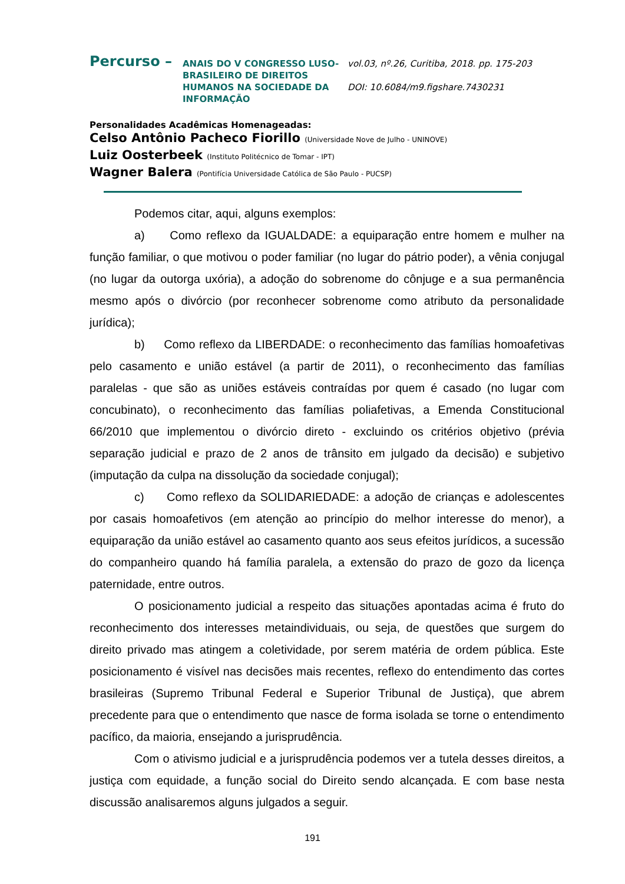Percurso –
ANAIS DO V CONGRESSO LUSO-BRASILEIRO DE DIREITOS HUMANOS NA SOCIEDADE DA INFORMAÇÃO
vol.03, nº.26, Curitiba, 2018. pp. 175-203
DOI: 10.6084/m9.figshare.7430231
Personalidades Acadêmicas Homenageadas:
Celso Antônio Pacheco Fiorillo (Universidade Nove de Julho - UNINOVE)
Luiz Oosterbeek (Instituto Politécnico de Tomar - IPT)
Wagner Balera (Pontifícia Universidade Católica de São Paulo - PUCSP)
Podemos citar, aqui, alguns exemplos:
a) Como reflexo da IGUALDADE: a equiparação entre homem e mulher na função familiar, o que motivou o poder familiar (no lugar do pátrio poder), a vênia conjugal (no lugar da outorga uxória), a adoção do sobrenome do cônjuge e a sua permanência mesmo após o divórcio (por reconhecer sobrenome como atributo da personalidade jurídica);
b) Como reflexo da LIBERDADE: o reconhecimento das famílias homoafetivas pelo casamento e união estável (a partir de 2011), o reconhecimento das famílias paralelas - que são as uniões estáveis contraídas por quem é casado (no lugar com concubinato), o reconhecimento das famílias poliafetivas, a Emenda Constitucional 66/2010 que implementou o divórcio direto - excluindo os critérios objetivo (prévia separação judicial e prazo de 2 anos de trânsito em julgado da decisão) e subjetivo (imputação da culpa na dissolução da sociedade conjugal);
c) Como reflexo da SOLIDARIEDADE: a adoção de crianças e adolescentes por casais homoafetivos (em atenção ao princípio do melhor interesse do menor), a equiparação da união estável ao casamento quanto aos seus efeitos jurídicos, a sucessão do companheiro quando há família paralela, a extensão do prazo de gozo da licença paternidade, entre outros.
O posicionamento judicial a respeito das situações apontadas acima é fruto do reconhecimento dos interesses metaindividuais, ou seja, de questões que surgem do direito privado mas atingem a coletividade, por serem matéria de ordem pública. Este posicionamento é visível nas decisões mais recentes, reflexo do entendimento das cortes brasileiras (Supremo Tribunal Federal e Superior Tribunal de Justiça), que abrem precedente para que o entendimento que nasce de forma isolada se torne o entendimento pacífico, da maioria, ensejando a jurisprudência.
Com o ativismo judicial e a jurisprudência podemos ver a tutela desses direitos, a justiça com equidade, a função social do Direito sendo alcançada. E com base nesta discussão analisaremos alguns julgados a seguir.
191